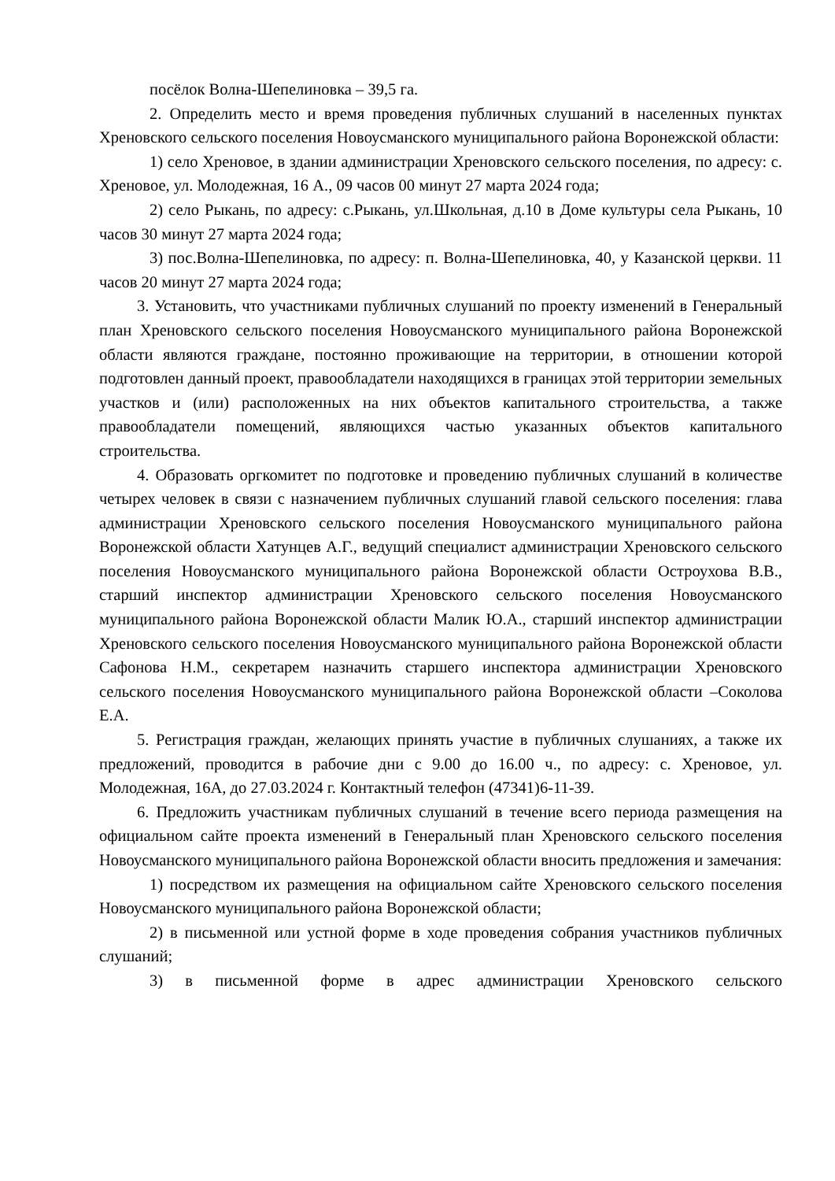посёлок Волна-Шепелиновка – 39,5 га.
2. Определить место и время проведения публичных слушаний в населенных пунктах Хреновского сельского поселения Новоусманского муниципального района Воронежской области:
1) село Хреновое, в здании администрации Хреновского сельского поселения, по адресу: с. Хреновое, ул. Молодежная, 16 А., 09 часов 00 минут 27 марта 2024 года;
2) село Рыкань, по адресу: с.Рыкань, ул.Школьная, д.10 в Доме культуры села Рыкань, 10 часов 30 минут 27 марта 2024 года;
3) пос.Волна-Шепелиновка, по адресу: п. Волна-Шепелиновка, 40, у Казанской церкви. 11 часов 20 минут 27 марта 2024 года;
3. Установить, что участниками публичных слушаний по проекту изменений в Генеральный план Хреновского сельского поселения Новоусманского муниципального района Воронежской области являются граждане, постоянно проживающие на территории, в отношении которой подготовлен данный проект, правообладатели находящихся в границах этой территории земельных участков и (или) расположенных на них объектов капитального строительства, а также правообладатели помещений, являющихся частью указанных объектов капитального строительства.
4. Образовать оргкомитет по подготовке и проведению публичных слушаний в количестве четырех человек в связи с назначением публичных слушаний главой сельского поселения: глава администрации Хреновского сельского поселения Новоусманского муниципального района Воронежской области Хатунцев А.Г., ведущий специалист администрации Хреновского сельского поселения Новоусманского муниципального района Воронежской области Остроухова В.В., старший инспектор администрации Хреновского сельского поселения Новоусманского муниципального района Воронежской области Малик Ю.А., старший инспектор администрации Хреновского сельского поселения Новоусманского муниципального района Воронежской области Сафонова Н.М., секретарем назначить старшего инспектора администрации Хреновского сельского поселения Новоусманского муниципального района Воронежской области –Соколова Е.А.
5. Регистрация граждан, желающих принять участие в публичных слушаниях, а также их предложений, проводится в рабочие дни с 9.00 до 16.00 ч., по адресу: с. Хреновое, ул. Молодежная, 16А, до 27.03.2024 г. Контактный телефон (47341)6-11-39.
6. Предложить участникам публичных слушаний в течение всего периода размещения на официальном сайте проекта изменений в Генеральный план Хреновского сельского поселения Новоусманского муниципального района Воронежской области вносить предложения и замечания:
1) посредством их размещения на официальном сайте Хреновского сельского поселения Новоусманского муниципального района Воронежской области;
2) в письменной или устной форме в ходе проведения собрания участников публичных слушаний;
3) в письменной форме в адрес администрации Хреновского сельского